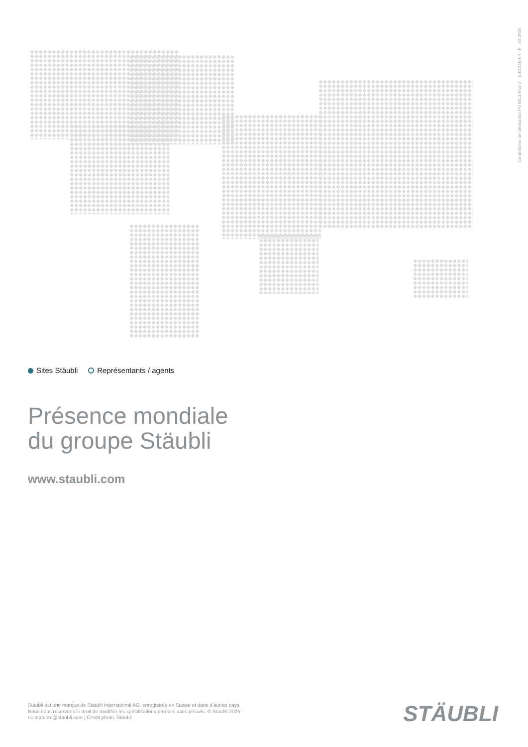Connecteur de dérivation PV MC4-Evo 2 11014100-fr F 03.2025
Sites Stäubli Représentants / agents
Présence mondiale
du groupe Stäubli
www.staubli.com
Staubli est une marque de Stäubli International AG, enregistrée en Suisse et dans d’autres pays.
Nous nous réservons le droit de modifier les spécifications produits sans préavis. © Stäubli 2025.
ec.marcom@staubli.com | Crédit photo: Stäubli
STÄUBLI